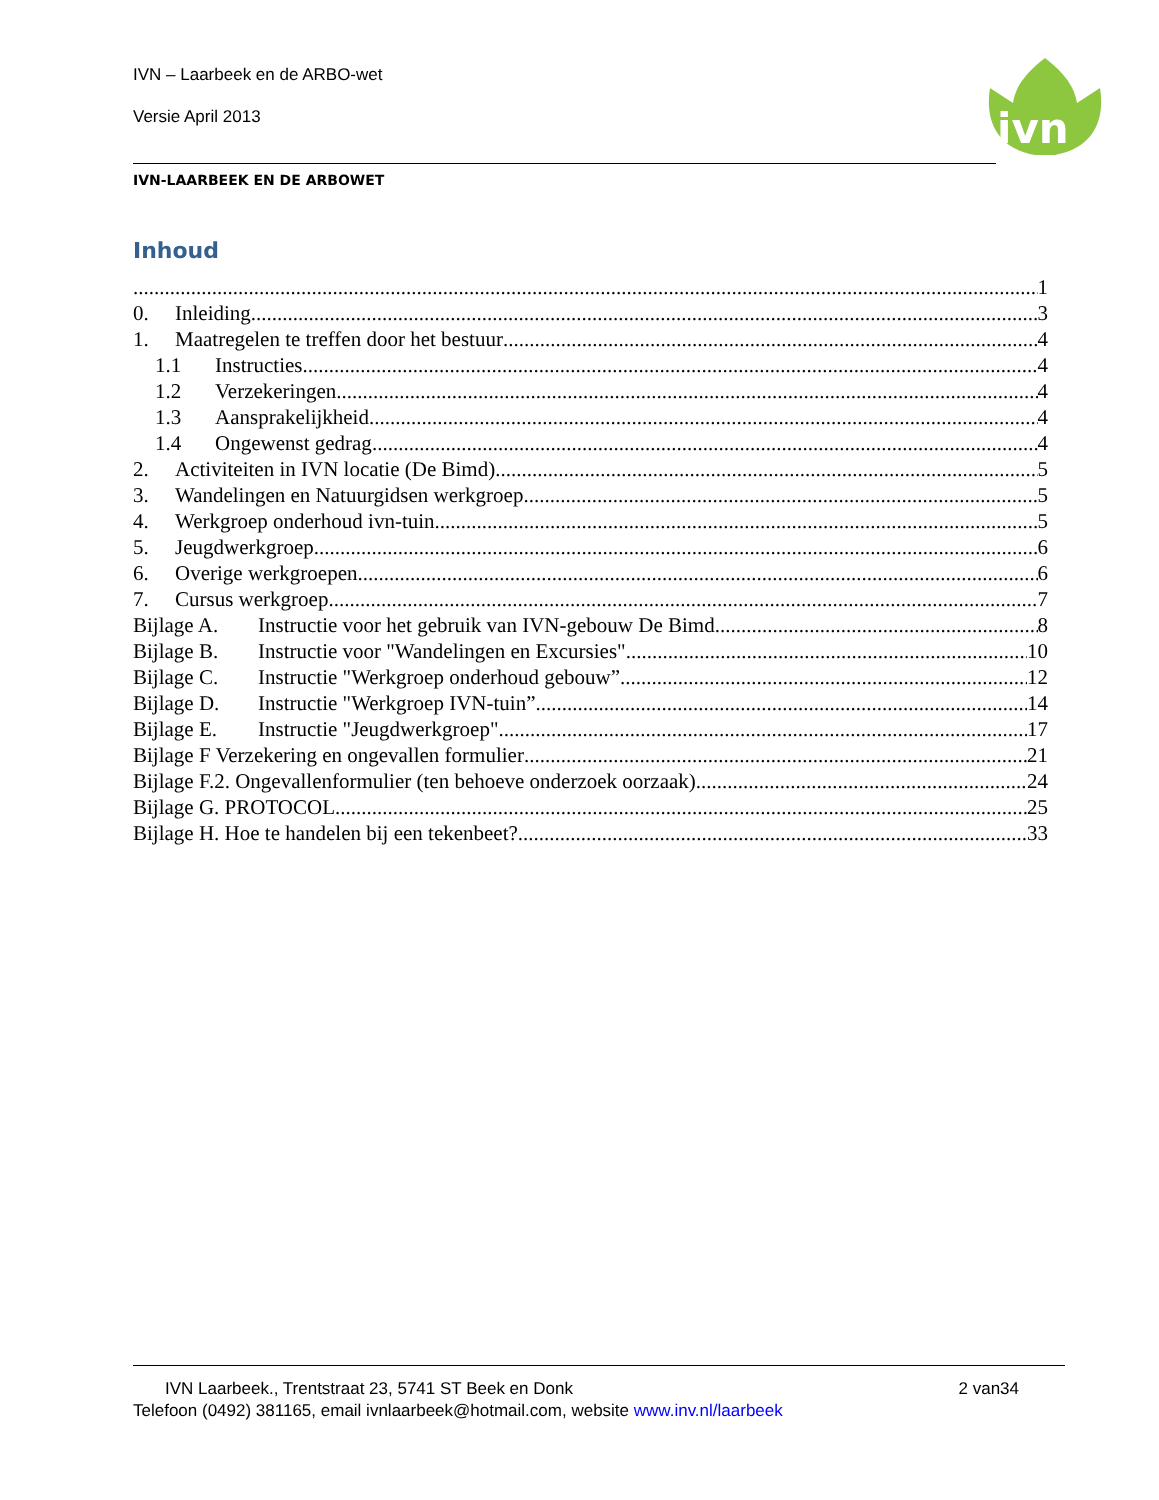IVN – Laarbeek en de ARBO-wet
Versie April 2013
ivn
IVN-LAARBEEK EN DE ARBOWET
Inhoud
1
0. Inleiding 3
1. Maatregelen te treffen door het bestuur 4
1.1 Instructies. 4
1.2 Verzekeringen. 4
1.3 Aansprakelijkheid 4
1.4 Ongewenst gedrag 4
2. Activiteiten in IVN locatie (De Bimd). 5
3. Wandelingen en Natuurgidsen werkgroep 5
4. Werkgroep onderhoud ivn-tuin 5
5. Jeugdwerkgroep 6
6. Overige werkgroepen 6
7. Cursus werkgroep 7
Bijlage A. Instructie voor het gebruik van IVN-gebouw De Bimd. 8
Bijlage B. Instructie voor "Wandelingen en Excursies". 10
Bijlage C. Instructie "Werkgroep onderhoud gebouw”. 12
Bijlage D. Instructie "Werkgroep IVN-tuin”. 14
Bijlage E. Instructie "Jeugdwerkgroep". 17
Bijlage F Verzekering en ongevallen formulier 21
Bijlage F.2. Ongevallenformulier (ten behoeve onderzoek oorzaak) 24
Bijlage G. PROTOCOL 25
Bijlage H. Hoe te handelen bij een tekenbeet? 33
IVN Laarbeek., Trentstraat 23, 5741 ST Beek en Donk 2 van34
Telefoon (0492) 381165, email ivnlaarbeek@hotmail.com, website www.inv.nl/laarbeek